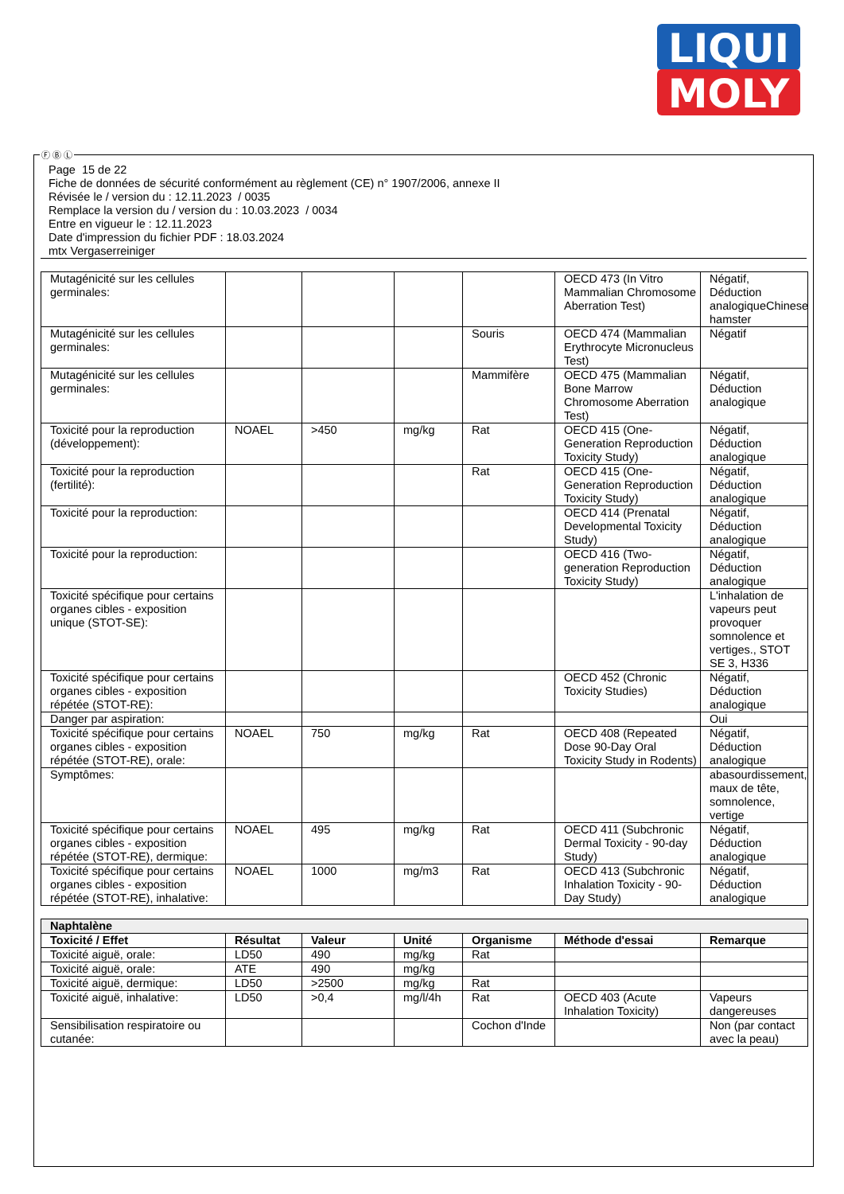LIQUI
MOLY
Page 15 de 22
Fiche de données de sécurité conformément au règlement (CE) n° 1907/2006, annexe II
Révisée le / version du : 12.11.2023 / 0035
Remplace la version du / version du : 10.03.2023 / 0034
Entre en vigueur le : 12.11.2023
Date d'impression du fichier PDF : 18.03.2024
mtx Vergaserreiniger
| Mutagénicité sur les cellules germinales: | | | | | OECD 473 (In Vitro Mammalian Chromosome Aberration Test) | Négatif, Déduction analogiqueChinese hamster |
| Mutagénicité sur les cellules germinales: | | | | Souris | OECD 474 (Mammalian Erythrocyte Micronucleus Test) | Négatif |
| Mutagénicité sur les cellules germinales: | | | | Mammifère | OECD 475 (Mammalian Bone Marrow Chromosome Aberration Test) | Négatif, Déduction analogique |
| Toxicité pour la reproduction (développement): | NOAEL | >450 | mg/kg | Rat | OECD 415 (One-Generation Reproduction Toxicity Study) | Négatif, Déduction analogique |
| Toxicité pour la reproduction (fertilité): | | | | Rat | OECD 415 (One-Generation Reproduction Toxicity Study) | Négatif, Déduction analogique |
| Toxicité pour la reproduction: | | | | | OECD 414 (Prenatal Developmental Toxicity Study) | Négatif, Déduction analogique |
| Toxicité pour la reproduction: | | | | | OECD 416 (Two-generation Reproduction Toxicity Study) | Négatif, Déduction analogique |
| Toxicité spécifique pour certains organes cibles - exposition unique (STOT-SE): | | | | | | L'inhalation de vapeurs peut provoquer somnolence et vertiges., STOT SE 3, H336 |
| Toxicité spécifique pour certains organes cibles - exposition répétée (STOT-RE): | | | | | OECD 452 (Chronic Toxicity Studies) | Négatif, Déduction analogique |
| Danger par aspiration: | | | | | | Oui |
| Toxicité spécifique pour certains organes cibles - exposition répétée (STOT-RE), orale: | NOAEL | 750 | mg/kg | Rat | OECD 408 (Repeated Dose 90-Day Oral Toxicity Study in Rodents) | Négatif, Déduction analogique |
| Symptômes: | | | | | | abasourdissement, maux de tête, somnolence, vertige |
| Toxicité spécifique pour certains organes cibles - exposition répétée (STOT-RE), dermique: | NOAEL | 495 | mg/kg | Rat | OECD 411 (Subchronic Dermal Toxicity - 90-day Study) | Négatif, Déduction analogique |
| Toxicité spécifique pour certains organes cibles - exposition répétée (STOT-RE), inhalative: | NOAEL | 1000 | mg/m3 | Rat | OECD 413 (Subchronic Inhalation Toxicity - 90-Day Study) | Négatif, Déduction analogique |
| Naphtalène | | | | | | |
| Toxicité / Effet | Résultat | Valeur | Unité | Organisme | Méthode d'essai | Remarque |
| Toxicité aiguë, orale: | LD50 | 490 | mg/kg | Rat | | |
| Toxicité aiguë, orale: | ATE | 490 | mg/kg | | | |
| Toxicité aiguë, dermique: | LD50 | >2500 | mg/kg | Rat | | |
| Toxicité aiguë, inhalative: | LD50 | >0,4 | mg/l/4h | Rat | OECD 403 (Acute Inhalation Toxicity) | Vapeurs dangereuses |
| Sensibilisation respiratoire ou cutanée: | | | | Cochon d'Inde | | Non (par contact avec la peau) |
Ⓕ Ⓑ Ⓛ